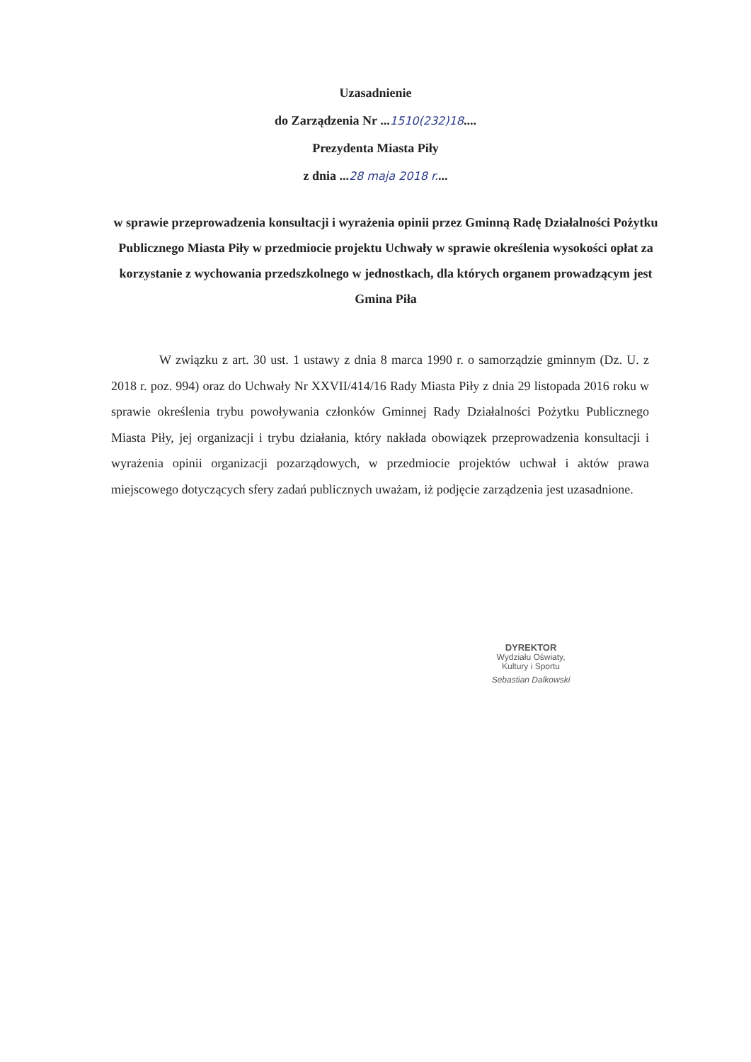Uzasadnienie
do Zarządzenia Nr ...1510(232)18....
Prezydenta Miasta Piły
z dnia ...28 maja 2018 r....
w sprawie przeprowadzenia konsultacji i wyrażenia opinii przez Gminną Radę Działalności Pożytku Publicznego Miasta Piły w przedmiocie projektu Uchwały w sprawie określenia wysokości opłat za korzystanie z wychowania przedszkolnego w jednostkach, dla których organem prowadzącym jest Gmina Piła
W związku z art. 30 ust. 1 ustawy z dnia 8 marca 1990 r. o samorządzie gminnym (Dz. U. z 2018 r. poz. 994) oraz do Uchwały Nr XXVII/414/16 Rady Miasta Piły z dnia 29 listopada 2016 roku w sprawie określenia trybu powoływania członków Gminnej Rady Działalności Pożytku Publicznego Miasta Piły, jej organizacji i trybu działania, który nakłada obowiązek przeprowadzenia konsultacji i wyrażenia opinii organizacji pozarządowych, w przedmiocie projektów uchwał i aktów prawa miejscowego dotyczących sfery zadań publicznych uważam, iż podjęcie zarządzenia jest uzasadnione.
DYREKTOR
Wydziału Oświaty,
Kultury i Sportu
Sebastian Dalkowski